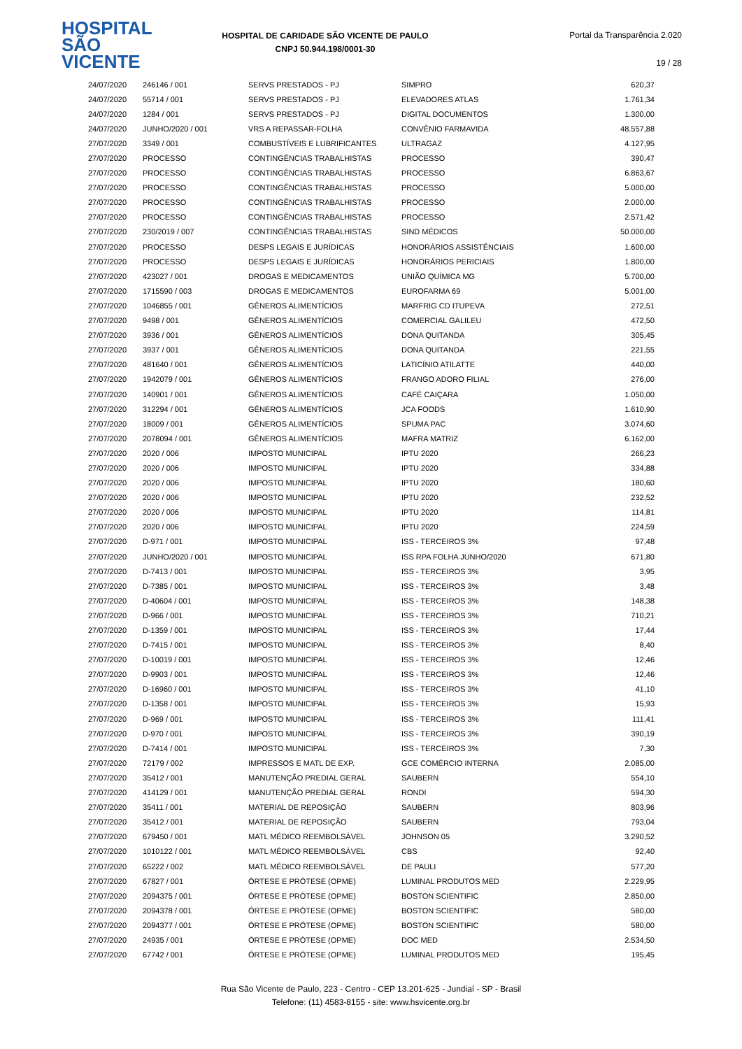HOSPITAL
SÃO VICENTE
HOSPITAL DE CARIDADE SÃO VICENTE DE PAULO
CNPJ 50.944.198/0001-30
Portal da Transparência 2.020
19 / 28
| 24/07/2020 | 246146 / 001 | SERVS PRESTADOS - PJ | SIMPRO | 620,37 |
| 24/07/2020 | 55714 / 001 | SERVS PRESTADOS - PJ | ELEVADORES ATLAS | 1.761,34 |
| 24/07/2020 | 1284 / 001 | SERVS PRESTADOS - PJ | DIGITAL DOCUMENTOS | 1.300,00 |
| 24/07/2020 | JUNHO/2020 / 001 | VRS A REPASSAR-FOLHA | CONVÊNIO FARMAVIDA | 48.557,88 |
| 27/07/2020 | 3349 / 001 | COMBUSTÍVEIS E LUBRIFICANTES | ULTRAGAZ | 4.127,95 |
| 27/07/2020 | PROCESSO | CONTINGÊNCIAS TRABALHISTAS | PROCESSO | 390,47 |
| 27/07/2020 | PROCESSO | CONTINGÊNCIAS TRABALHISTAS | PROCESSO | 6.863,67 |
| 27/07/2020 | PROCESSO | CONTINGÊNCIAS TRABALHISTAS | PROCESSO | 5.000,00 |
| 27/07/2020 | PROCESSO | CONTINGÊNCIAS TRABALHISTAS | PROCESSO | 2.000,00 |
| 27/07/2020 | PROCESSO | CONTINGÊNCIAS TRABALHISTAS | PROCESSO | 2.571,42 |
| 27/07/2020 | 230/2019 / 007 | CONTINGÊNCIAS TRABALHISTAS | SIND MÉDICOS | 50.000,00 |
| 27/07/2020 | PROCESSO | DESPS LEGAIS E JURÍDICAS | HONORÁRIOS ASSISTÊNCIAIS | 1.600,00 |
| 27/07/2020 | PROCESSO | DESPS LEGAIS E JURÍDICAS | HONORÁRIOS PERICIAIS | 1.800,00 |
| 27/07/2020 | 423027 / 001 | DROGAS E MEDICAMENTOS | UNIÃO QUÍMICA MG | 5.700,00 |
| 27/07/2020 | 1715590 / 003 | DROGAS E MEDICAMENTOS | EUROFARMA 69 | 5.001,00 |
| 27/07/2020 | 1046855 / 001 | GÊNEROS ALIMENTÍCIOS | MARFRIG CD ITUPEVA | 272,51 |
| 27/07/2020 | 9498 / 001 | GÊNEROS ALIMENTÍCIOS | COMERCIAL GALILEU | 472,50 |
| 27/07/2020 | 3936 / 001 | GÊNEROS ALIMENTÍCIOS | DONA QUITANDA | 305,45 |
| 27/07/2020 | 3937 / 001 | GÊNEROS ALIMENTÍCIOS | DONA QUITANDA | 221,55 |
| 27/07/2020 | 481640 / 001 | GÊNEROS ALIMENTÍCIOS | LATICÍNIO ATILATTE | 440,00 |
| 27/07/2020 | 1942079 / 001 | GÊNEROS ALIMENTÍCIOS | FRANGO ADORO FILIAL | 276,00 |
| 27/07/2020 | 140901 / 001 | GÊNEROS ALIMENTÍCIOS | CAFÉ CAIÇARA | 1.050,00 |
| 27/07/2020 | 312294 / 001 | GÊNEROS ALIMENTÍCIOS | JCA FOODS | 1.610,90 |
| 27/07/2020 | 18009 / 001 | GÊNEROS ALIMENTÍCIOS | SPUMA PAC | 3.074,60 |
| 27/07/2020 | 2078094 / 001 | GÊNEROS ALIMENTÍCIOS | MAFRA MATRIZ | 6.162,00 |
| 27/07/2020 | 2020 / 006 | IMPOSTO MUNICIPAL | IPTU 2020 | 266,23 |
| 27/07/2020 | 2020 / 006 | IMPOSTO MUNICIPAL | IPTU 2020 | 334,88 |
| 27/07/2020 | 2020 / 006 | IMPOSTO MUNICIPAL | IPTU 2020 | 180,60 |
| 27/07/2020 | 2020 / 006 | IMPOSTO MUNICIPAL | IPTU 2020 | 232,52 |
| 27/07/2020 | 2020 / 006 | IMPOSTO MUNICIPAL | IPTU 2020 | 114,81 |
| 27/07/2020 | 2020 / 006 | IMPOSTO MUNICIPAL | IPTU 2020 | 224,59 |
| 27/07/2020 | D-971 / 001 | IMPOSTO MUNICIPAL | ISS - TERCEIROS 3% | 97,48 |
| 27/07/2020 | JUNHO/2020 / 001 | IMPOSTO MUNICIPAL | ISS RPA FOLHA JUNHO/2020 | 671,80 |
| 27/07/2020 | D-7413 / 001 | IMPOSTO MUNICIPAL | ISS - TERCEIROS 3% | 3,95 |
| 27/07/2020 | D-7385 / 001 | IMPOSTO MUNICIPAL | ISS - TERCEIROS 3% | 3,48 |
| 27/07/2020 | D-40604 / 001 | IMPOSTO MUNICIPAL | ISS - TERCEIROS 3% | 148,38 |
| 27/07/2020 | D-966 / 001 | IMPOSTO MUNICIPAL | ISS - TERCEIROS 3% | 710,21 |
| 27/07/2020 | D-1359 / 001 | IMPOSTO MUNICIPAL | ISS - TERCEIROS 3% | 17,44 |
| 27/07/2020 | D-7415 / 001 | IMPOSTO MUNICIPAL | ISS - TERCEIROS 3% | 8,40 |
| 27/07/2020 | D-10019 / 001 | IMPOSTO MUNICIPAL | ISS - TERCEIROS 3% | 12,46 |
| 27/07/2020 | D-9903 / 001 | IMPOSTO MUNICIPAL | ISS - TERCEIROS 3% | 12,46 |
| 27/07/2020 | D-16960 / 001 | IMPOSTO MUNICIPAL | ISS - TERCEIROS 3% | 41,10 |
| 27/07/2020 | D-1358 / 001 | IMPOSTO MUNICIPAL | ISS - TERCEIROS 3% | 15,93 |
| 27/07/2020 | D-969 / 001 | IMPOSTO MUNICIPAL | ISS - TERCEIROS 3% | 111,41 |
| 27/07/2020 | D-970 / 001 | IMPOSTO MUNICIPAL | ISS - TERCEIROS 3% | 390,19 |
| 27/07/2020 | D-7414 / 001 | IMPOSTO MUNICIPAL | ISS - TERCEIROS 3% | 7,30 |
| 27/07/2020 | 72179 / 002 | IMPRESSOS E MATL DE EXP. | GCE COMÉRCIO INTERNA | 2.085,00 |
| 27/07/2020 | 35412 / 001 | MANUTENÇÃO PREDIAL GERAL | SAUBERN | 554,10 |
| 27/07/2020 | 414129 / 001 | MANUTENÇÃO PREDIAL GERAL | RONDI | 594,30 |
| 27/07/2020 | 35411 / 001 | MATERIAL DE REPOSIÇÃO | SAUBERN | 803,96 |
| 27/07/2020 | 35412 / 001 | MATERIAL DE REPOSIÇÃO | SAUBERN | 793,04 |
| 27/07/2020 | 679450 / 001 | MATL MÉDICO REEMBOLSÁVEL | JOHNSON 05 | 3.290,52 |
| 27/07/2020 | 1010122 / 001 | MATL MÉDICO REEMBOLSÁVEL | CBS | 92,40 |
| 27/07/2020 | 65222 / 002 | MATL MÉDICO REEMBOLSÁVEL | DE PAULI | 577,20 |
| 27/07/2020 | 67827 / 001 | ÓRTESE E PRÓTESE (OPME) | LUMINAL PRODUTOS MED | 2.229,95 |
| 27/07/2020 | 2094375 / 001 | ÓRTESE E PRÓTESE (OPME) | BOSTON SCIENTIFIC | 2.850,00 |
| 27/07/2020 | 2094378 / 001 | ÓRTESE E PRÓTESE (OPME) | BOSTON SCIENTIFIC | 580,00 |
| 27/07/2020 | 2094377 / 001 | ÓRTESE E PRÓTESE (OPME) | BOSTON SCIENTIFIC | 580,00 |
| 27/07/2020 | 24935 / 001 | ÓRTESE E PRÓTESE (OPME) | DOC MED | 2.534,50 |
| 27/07/2020 | 67742 / 001 | ÓRTESE E PRÓTESE (OPME) | LUMINAL PRODUTOS MED | 195,45 |
Rua São Vicente de Paulo, 223 - Centro - CEP 13.201-625 - Jundiaí - SP - Brasil
Telefone: (11) 4583-8155 - site: www.hsvicente.org.br